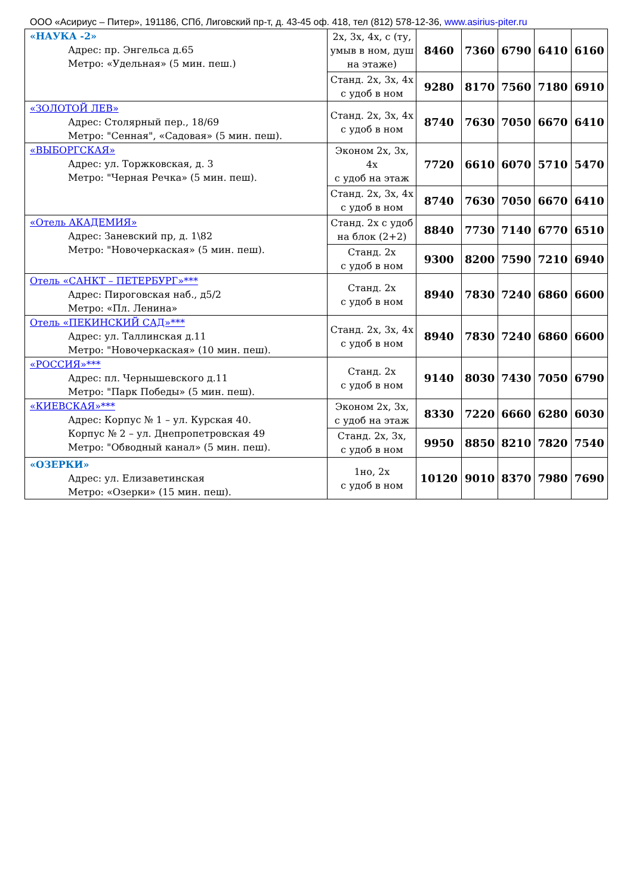ООО «Асириус – Питер», 191186, СПб, Лиговский пр-т, д. 43-45 оф. 418, тел (812) 578-12-36, www.asirius-piter.ru
| «НАУКА -2» Адрес: пр. Энгельса д.65 Метро: «Удельная» (5 мин. пеш.) | 2х, 3х, 4х, с (ту, умыв в ном, душ на этаже) | 8460 | 7360 | 6790 | 6410 | 6160 |
| | Станд. 2х, 3х, 4х с удоб в ном | 9280 | 8170 | 7560 | 7180 | 6910 |
| «ЗОЛОТОЙ ЛЕВ» Адрес: Столярный пер., 18/69 Метро: "Сенная", «Садовая» (5 мин. пеш). | Станд. 2х, 3х, 4х с удоб в ном | 8740 | 7630 | 7050 | 6670 | 6410 |
| «ВЫБОРГСКАЯ» Адрес: ул. Торжковская, д. 3 Метро: "Черная Речка» (5 мин. пеш). | Эконом 2х, 3х, 4х с удоб на этаж | 7720 | 6610 | 6070 | 5710 | 5470 |
| | Станд. 2х, 3х, 4х с удоб в ном | 8740 | 7630 | 7050 | 6670 | 6410 |
| «Отель АКАДЕМИЯ» Адрес: Заневский пр, д. 1\82 Метро: "Новочеркаская» (5 мин. пеш). | Станд. 2х с удоб на блок (2+2) | 8840 | 7730 | 7140 | 6770 | 6510 |
| | Станд. 2х с удоб в ном | 9300 | 8200 | 7590 | 7210 | 6940 |
| Отель «САНКТ – ПЕТЕРБУРГ»*** Адрес: Пироговская наб., д5/2 Метро: «Пл. Ленина» | Станд. 2х с удоб в ном | 8940 | 7830 | 7240 | 6860 | 6600 |
| Отель «ПЕКИНСКИЙ САД»*** Адрес: ул. Таллинская д.11 Метро: "Новочеркаская» (10 мин. пеш). | Станд. 2х, 3х, 4х с удоб в ном | 8940 | 7830 | 7240 | 6860 | 6600 |
| «РОССИЯ»*** Адрес: пл. Чернышевского д.11 Метро: "Парк Победы» (5 мин. пеш). | Станд. 2х с удоб в ном | 9140 | 8030 | 7430 | 7050 | 6790 |
| «КИЕВСКАЯ»*** Адрес: Корпус № 1 – ул. Курская 40. Корпус № 2 – ул. Днепропетровская 49 Метро: "Обводный канал» (5 мин. пеш). | Эконом 2х, 3х, с удоб на этаж | 8330 | 7220 | 6660 | 6280 | 6030 |
| | Станд. 2х, 3х, с удоб в ном | 9950 | 8850 | 8210 | 7820 | 7540 |
| «ОЗЕРКИ» Адрес: ул. Елизаветинская Метро: «Озерки» (15 мин. пеш). | 1но, 2х с удоб в ном | 10120 | 9010 | 8370 | 7980 | 7690 |